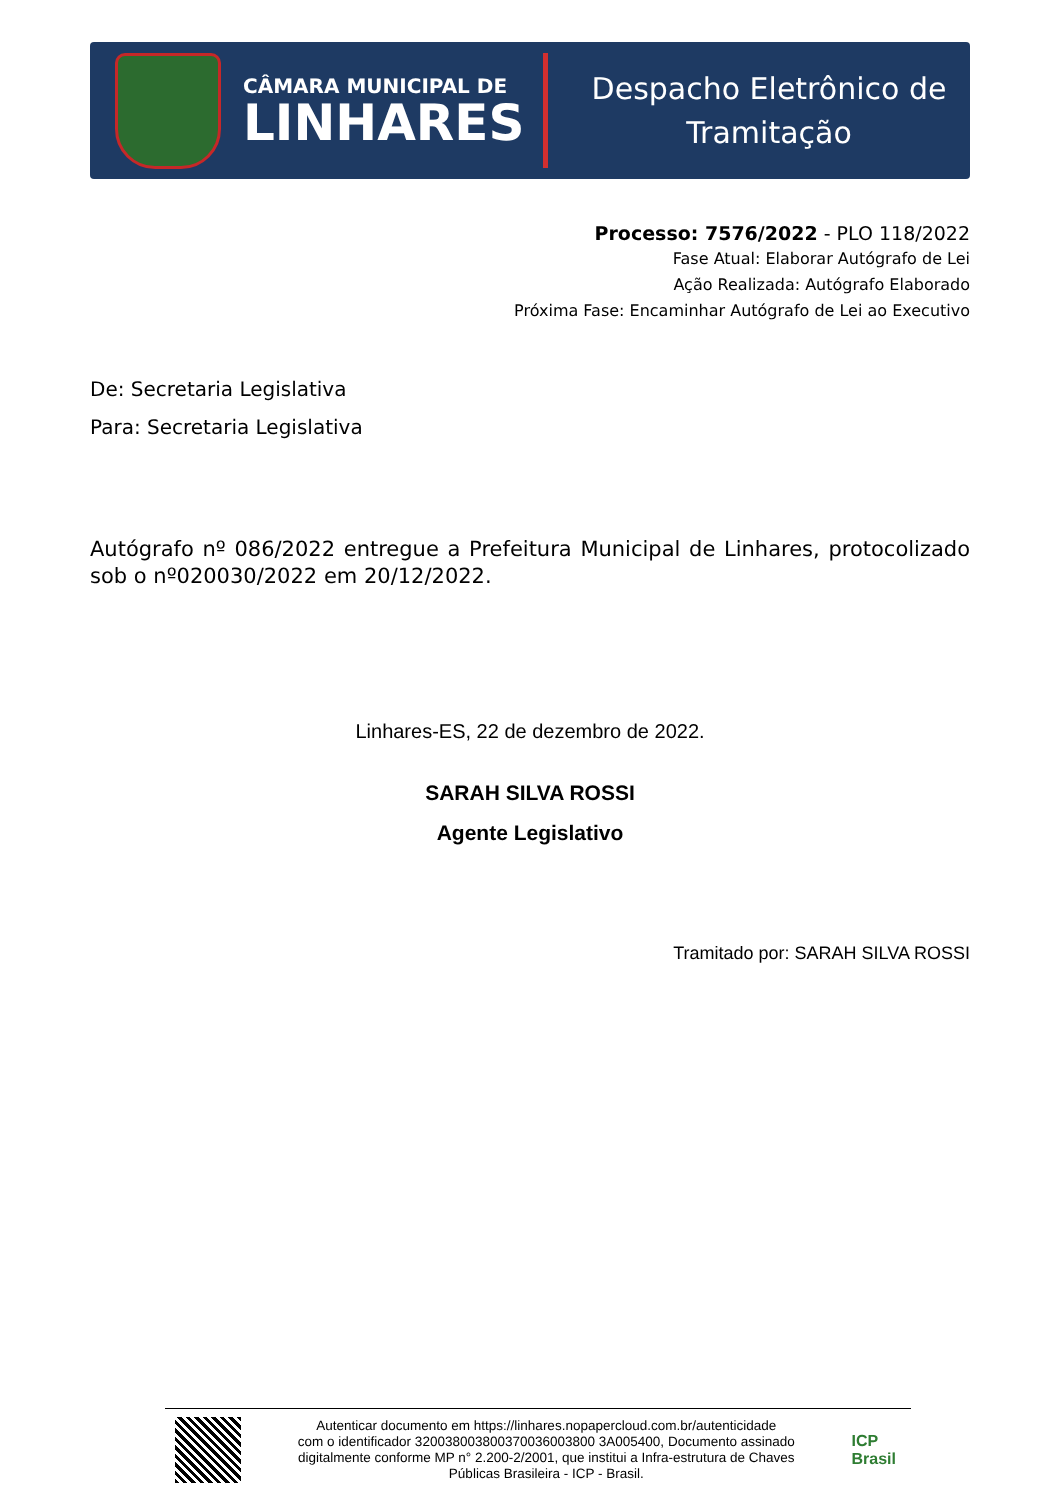CÂMARA MUNICIPAL DE
LINHARES
Despacho Eletrônico de
Tramitação
Processo: 7576/2022 - PLO 118/2022
Fase Atual: Elaborar Autógrafo de Lei
Ação Realizada: Autógrafo Elaborado
Próxima Fase: Encaminhar Autógrafo de Lei ao Executivo
De: Secretaria Legislativa
Para: Secretaria Legislativa
Autógrafo nº 086/2022 entregue a Prefeitura Municipal de Linhares, protocolizado sob o nº020030/2022 em 20/12/2022.
Linhares-ES, 22 de dezembro de 2022.
SARAH SILVA ROSSI
Agente Legislativo
Tramitado por: SARAH SILVA ROSSI
Autenticar documento em https://linhares.nopapercloud.com.br/autenticidade
com o identificador 320038003800370036003800 3A005400, Documento assinado
digitalmente conforme MP n° 2.200-2/2001, que institui a Infra-estrutura de Chaves
Públicas Brasileira - ICP - Brasil.
ICP
Brasil